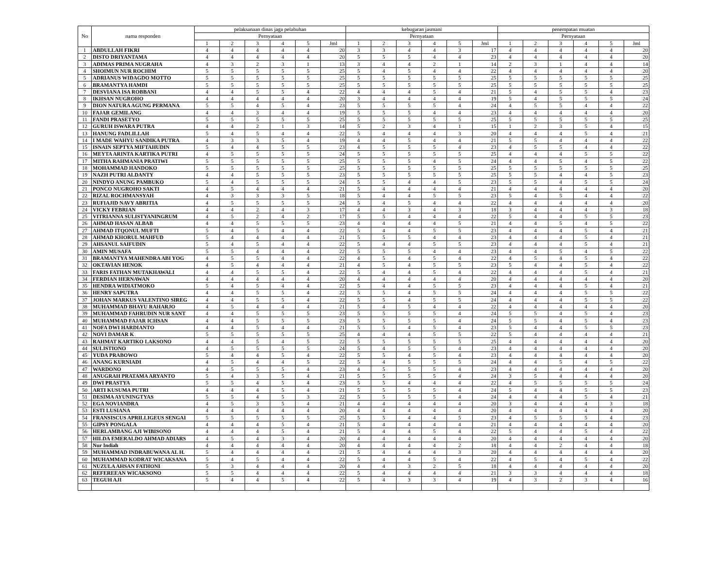| No | nama responden | pelaksanaan dinas jaga pelabuhan | | | | | | kebugaran jasmani | | | | | | penempatan muatan | | | | | |
| --- | --- | --- | --- | --- | --- | --- | --- | --- | --- | --- | --- | --- | --- | --- | --- | --- | --- | --- | --- |
| | | Pernyataan | | | | | | Pernyataan | | | | | | Pernyataan | | | | | |
| | | 1 | 2 | 3 | 4 | 5 | Jml | 1 | 2 | 3 | 4 | 5 | Jml | 1 | 2 | 3 | 4 | 5 | Jml |
| 1 | ABDULLAH FIKRI | 4 | 4 | 4 | 4 | 4 | 20 | 3 | 3 | 4 | 4 | 3 | 17 | 4 | 4 | 4 | 4 | 4 | 20 |
| 2 | DISTO DRIYANTAMA | 4 | 4 | 4 | 4 | 4 | 20 | 5 | 5 | 5 | 4 | 4 | 23 | 4 | 4 | 4 | 4 | 4 | 20 |
| 3 | ADIMAS PRIMA NUGRAHA | 4 | 3 | 2 | 3 | 1 | 13 | 3 | 4 | 4 | 2 | 1 | 14 | 2 | 3 | 1 | 4 | 4 | 14 |
| 4 | SHOIMUN NUR ROCHIM | 5 | 5 | 5 | 5 | 5 | 25 | 5 | 4 | 5 | 4 | 4 | 22 | 4 | 4 | 4 | 4 | 4 | 20 |
| 5 | ADRIANUS WIDAGDO MOTTO | 5 | 5 | 5 | 5 | 5 | 25 | 5 | 5 | 5 | 5 | 5 | 25 | 5 | 5 | 5 | 5 | 5 | 25 |
| 6 | BRAMANTYA HAMDI | 5 | 5 | 5 | 5 | 5 | 25 | 5 | 5 | 5 | 5 | 5 | 25 | 5 | 5 | 5 | 5 | 5 | 25 |
| 7 | DESVIANA ISA ROBBANI | 4 | 4 | 5 | 5 | 4 | 22 | 4 | 4 | 4 | 5 | 4 | 21 | 5 | 4 | 5 | 5 | 4 | 23 |
| 8 | IKHSAN NUGROHO | 4 | 4 | 4 | 4 | 4 | 20 | 3 | 4 | 4 | 4 | 4 | 19 | 5 | 4 | 5 | 5 | 5 | 24 |
| 9 | DION NATURA AGUNG PERMANA | 5 | 5 | 4 | 5 | 4 | 23 | 5 | 5 | 5 | 5 | 4 | 24 | 4 | 5 | 5 | 4 | 4 | 22 |
| 10 | FAJAR GEMILANG | 4 | 4 | 3 | 4 | 4 | 19 | 5 | 5 | 5 | 4 | 4 | 23 | 4 | 4 | 4 | 4 | 4 | 20 |
| 11 | FANDI PRASETYO | 5 | 5 | 5 | 5 | 5 | 25 | 5 | 5 | 5 | 5 | 5 | 25 | 5 | 5 | 5 | 5 | 5 | 25 |
| 12 | GURUH ISWARA PUTRA | 4 | 4 | 2 | 1 | 3 | 14 | 5 | 2 | 3 | 4 | 1 | 15 | 1 | 2 | 3 | 5 | 4 | 15 |
| 13 | HANUNG FADLILLAH | 5 | 4 | 5 | 4 | 4 | 22 | 5 | 4 | 4 | 4 | 3 | 20 | 4 | 4 | 4 | 5 | 4 | 21 |
| 14 | I MADE WAHYU SANDIKA PUTRA | 4 | 3 | 3 | 5 | 4 | 19 | 4 | 4 | 5 | 4 | 4 | 21 | 5 | 5 | 4 | 4 | 4 | 22 |
| 15 | ISNAIN SEPTYA MIFTAHUDIN | 5 | 4 | 4 | 5 | 5 | 23 | 4 | 5 | 5 | 5 | 4 | 23 | 4 | 5 | 5 | 4 | 4 | 22 |
| 16 | MEYTA ARINTA KARTIKA PUTRI | 4 | 5 | 5 | 5 | 5 | 24 | 5 | 5 | 5 | 5 | 5 | 25 | 4 | 4 | 4 | 5 | 5 | 22 |
| 17 | MITHA RAHMANIA PRATIWI | 5 | 5 | 5 | 5 | 5 | 25 | 5 | 5 | 5 | 4 | 5 | 24 | 4 | 4 | 5 | 4 | 5 | 22 |
| 18 | MOHAMMAD HANDOKO | 5 | 5 | 5 | 5 | 5 | 25 | 5 | 5 | 5 | 5 | 5 | 25 | 5 | 5 | 5 | 5 | 5 | 25 |
| 19 | NAZH PUTRI ALDANTY | 4 | 4 | 5 | 5 | 5 | 23 | 5 | 5 | 5 | 5 | 5 | 25 | 5 | 5 | 4 | 4 | 5 | 23 |
| 20 | NINDYO ANUNG PAMBUKO | 5 | 4 | 5 | 5 | 5 | 24 | 5 | 5 | 4 | 4 | 5 | 23 | 5 | 5 | 4 | 5 | 5 | 24 |
| 21 | PONCO NUGROHO SAKTI | 4 | 5 | 4 | 4 | 4 | 21 | 5 | 4 | 4 | 4 | 4 | 21 | 4 | 4 | 4 | 4 | 4 | 20 |
| 22 | RIZAL ROCHMANSYAH | 4 | 3 | 3 | 3 | 5 | 18 | 5 | 4 | 4 | 5 | 5 | 23 | 5 | 4 | 5 | 4 | 4 | 22 |
| 23 | RUFIAJID NAVY ABRITIA | 4 | 5 | 5 | 5 | 5 | 24 | 5 | 4 | 5 | 4 | 4 | 22 | 4 | 4 | 4 | 4 | 4 | 20 |
| 24 | VICKY FEBRIAN | 4 | 4 | 2 | 4 | 3 | 17 | 4 | 4 | 3 | 4 | 3 | 18 | 3 | 4 | 4 | 4 | 3 | 18 |
| 25 | VITRIANNA SULISTYANINGRUM | 4 | 5 | 2 | 4 | 2 | 17 | 5 | 5 | 4 | 4 | 4 | 22 | 5 | 4 | 4 | 5 | 5 | 23 |
| 26 | AHMAD HASAN ALBAB | 4 | 4 | 5 | 5 | 5 | 23 | 4 | 4 | 4 | 4 | 5 | 21 | 4 | 4 | 5 | 4 | 5 | 22 |
| 27 | AHMAD ITQONUL MUFTI | 5 | 4 | 5 | 4 | 4 | 22 | 5 | 4 | 4 | 5 | 5 | 23 | 4 | 4 | 4 | 5 | 4 | 21 |
| 28 | AHMAD KHORUL MAHFUD | 5 | 4 | 4 | 4 | 4 | 21 | 5 | 5 | 5 | 4 | 4 | 23 | 4 | 4 | 4 | 5 | 4 | 21 |
| 29 | AHSANUL SAIFUDIN | 5 | 4 | 5 | 4 | 4 | 22 | 5 | 4 | 4 | 5 | 5 | 23 | 4 | 4 | 4 | 5 | 4 | 21 |
| 30 | AMIN MUSAFA | 5 | 5 | 4 | 4 | 4 | 22 | 5 | 5 | 5 | 4 | 4 | 23 | 4 | 4 | 5 | 4 | 5 | 22 |
| 31 | BRAMANTYA MAHENDRA ABI YOG | 4 | 5 | 5 | 4 | 4 | 22 | 4 | 5 | 4 | 5 | 4 | 22 | 4 | 5 | 4 | 5 | 4 | 22 |
| 32 | OKTAVIAN HENOK | 4 | 5 | 4 | 4 | 4 | 21 | 4 | 5 | 4 | 5 | 5 | 23 | 5 | 4 | 4 | 5 | 4 | 22 |
| 33 | FARIS FATHAN MUTAKHAWALI | 4 | 4 | 5 | 5 | 4 | 22 | 5 | 4 | 4 | 5 | 4 | 22 | 4 | 4 | 4 | 5 | 4 | 21 |
| 34 | FERDIAN HERNAWAN | 4 | 4 | 4 | 4 | 4 | 20 | 4 | 4 | 4 | 4 | 4 | 20 | 4 | 4 | 4 | 4 | 4 | 20 |
| 35 | HENDRA WIDIATMOKO | 5 | 4 | 5 | 4 | 4 | 22 | 5 | 4 | 4 | 5 | 5 | 23 | 4 | 4 | 4 | 5 | 4 | 21 |
| 36 | HENRY SAPUTRA | 4 | 4 | 5 | 5 | 4 | 22 | 5 | 5 | 4 | 5 | 5 | 24 | 4 | 4 | 4 | 5 | 5 | 22 |
| 37 | JOHAN MARKUS VALENTINO SIREG | 4 | 4 | 5 | 5 | 4 | 22 | 5 | 5 | 4 | 5 | 5 | 24 | 4 | 4 | 4 | 5 | 5 | 22 |
| 38 | MUHAMMAD BHAYU RAHARJO | 4 | 5 | 4 | 4 | 4 | 21 | 5 | 4 | 5 | 4 | 4 | 22 | 4 | 4 | 4 | 4 | 4 | 20 |
| 39 | MUHAMMAD FAHRUDIN NUR SANT | 4 | 4 | 5 | 5 | 5 | 23 | 5 | 5 | 5 | 5 | 4 | 24 | 5 | 5 | 4 | 5 | 4 | 23 |
| 40 | MUHAMMAD FAJAR ICHSAN | 4 | 4 | 5 | 5 | 5 | 23 | 5 | 5 | 5 | 5 | 4 | 24 | 5 | 5 | 4 | 5 | 4 | 23 |
| 41 | NOFA DWI HARDIANTO | 4 | 4 | 5 | 4 | 4 | 21 | 5 | 5 | 4 | 5 | 4 | 23 | 5 | 4 | 4 | 5 | 5 | 23 |
| 42 | NOVI DAMAR K | 5 | 5 | 5 | 5 | 5 | 25 | 4 | 4 | 4 | 5 | 5 | 22 | 5 | 4 | 4 | 4 | 4 | 21 |
| 43 | RAHMAT KARTIKO LAKSONO | 4 | 4 | 5 | 4 | 5 | 22 | 5 | 5 | 5 | 5 | 5 | 25 | 4 | 4 | 4 | 4 | 4 | 20 |
| 44 | SULISTIONO | 4 | 5 | 5 | 5 | 5 | 24 | 5 | 4 | 5 | 5 | 4 | 23 | 4 | 4 | 4 | 4 | 4 | 20 |
| 45 | YUDA PRABOWO | 5 | 4 | 4 | 5 | 4 | 22 | 5 | 5 | 4 | 5 | 4 | 23 | 4 | 4 | 4 | 4 | 4 | 20 |
| 46 | ANANG KURNIADI | 4 | 5 | 4 | 4 | 5 | 22 | 5 | 4 | 5 | 5 | 5 | 24 | 4 | 4 | 5 | 4 | 5 | 22 |
| 47 | WARDONO | 4 | 5 | 5 | 5 | 4 | 23 | 4 | 5 | 5 | 5 | 4 | 23 | 4 | 4 | 4 | 4 | 4 | 20 |
| 48 | ANUGRAH PRATAMA ARYANTO | 5 | 4 | 3 | 5 | 4 | 21 | 5 | 5 | 5 | 5 | 4 | 24 | 3 | 5 | 4 | 4 | 4 | 20 |
| 49 | DWI PRASTYA | 5 | 5 | 4 | 5 | 4 | 23 | 5 | 5 | 4 | 4 | 4 | 22 | 4 | 5 | 5 | 5 | 5 | 24 |
| 50 | ARTI KUSUMA PUTRI | 4 | 4 | 4 | 5 | 4 | 21 | 5 | 5 | 5 | 5 | 4 | 24 | 5 | 4 | 4 | 5 | 5 | 23 |
| 51 | DESIMA AYUNINGTYAS | 5 | 5 | 4 | 5 | 3 | 22 | 5 | 5 | 5 | 5 | 4 | 24 | 4 | 4 | 4 | 5 | 4 | 21 |
| 52 | EGA NOVIANDRA | 4 | 5 | 3 | 5 | 4 | 21 | 4 | 4 | 4 | 4 | 4 | 20 | 3 | 4 | 4 | 4 | 3 | 18 |
| 53 | ESTI LUSIANA | 4 | 4 | 4 | 4 | 4 | 20 | 4 | 4 | 4 | 4 | 4 | 20 | 4 | 4 | 4 | 4 | 4 | 20 |
| 54 | FRANSISCUS APRILLIGEUS SENGAI | 5 | 5 | 5 | 5 | 5 | 25 | 5 | 5 | 4 | 4 | 5 | 23 | 4 | 5 | 5 | 5 | 4 | 23 |
| 55 | GIPSY PONGALA | 4 | 4 | 4 | 5 | 4 | 21 | 5 | 4 | 4 | 4 | 4 | 21 | 4 | 4 | 4 | 4 | 4 | 20 |
| 56 | HERLAMBANG AJI WIBISONO | 4 | 4 | 4 | 5 | 4 | 21 | 5 | 4 | 4 | 5 | 4 | 22 | 5 | 4 | 4 | 5 | 4 | 22 |
| 57 | HILDA EMERALDO AHMAD ADIARS | 4 | 5 | 4 | 3 | 4 | 20 | 4 | 4 | 4 | 4 | 4 | 20 | 4 | 4 | 4 | 4 | 4 | 20 |
| 58 | Nur Indiah | 4 | 4 | 4 | 4 | 4 | 20 | 4 | 4 | 4 | 4 | 2 | 18 | 4 | 4 | 2 | 4 | 4 | 18 |
| 59 | MUHAMMAD INDRABUWANA AL H. | 5 | 4 | 4 | 4 | 4 | 21 | 5 | 4 | 4 | 4 | 3 | 20 | 4 | 4 | 4 | 4 | 4 | 20 |
| 60 | MUHAMMAD KODRAT WICAKSANA | 5 | 4 | 5 | 4 | 4 | 22 | 5 | 4 | 4 | 5 | 4 | 22 | 4 | 5 | 4 | 5 | 4 | 22 |
| 61 | NUZULA AHSAN FATHONI | 5 | 3 | 4 | 4 | 4 | 20 | 4 | 4 | 3 | 2 | 5 | 18 | 4 | 4 | 4 | 4 | 4 | 20 |
| 62 | REFEREEAN WICAKSONO | 5 | 5 | 4 | 4 | 4 | 22 | 5 | 4 | 4 | 4 | 4 | 21 | 3 | 3 | 4 | 4 | 4 | 18 |
| 63 | TEGUH AJI | 5 | 4 | 4 | 5 | 4 | 22 | 5 | 4 | 3 | 3 | 4 | 19 | 4 | 3 | 2 | 3 | 4 | 16 |